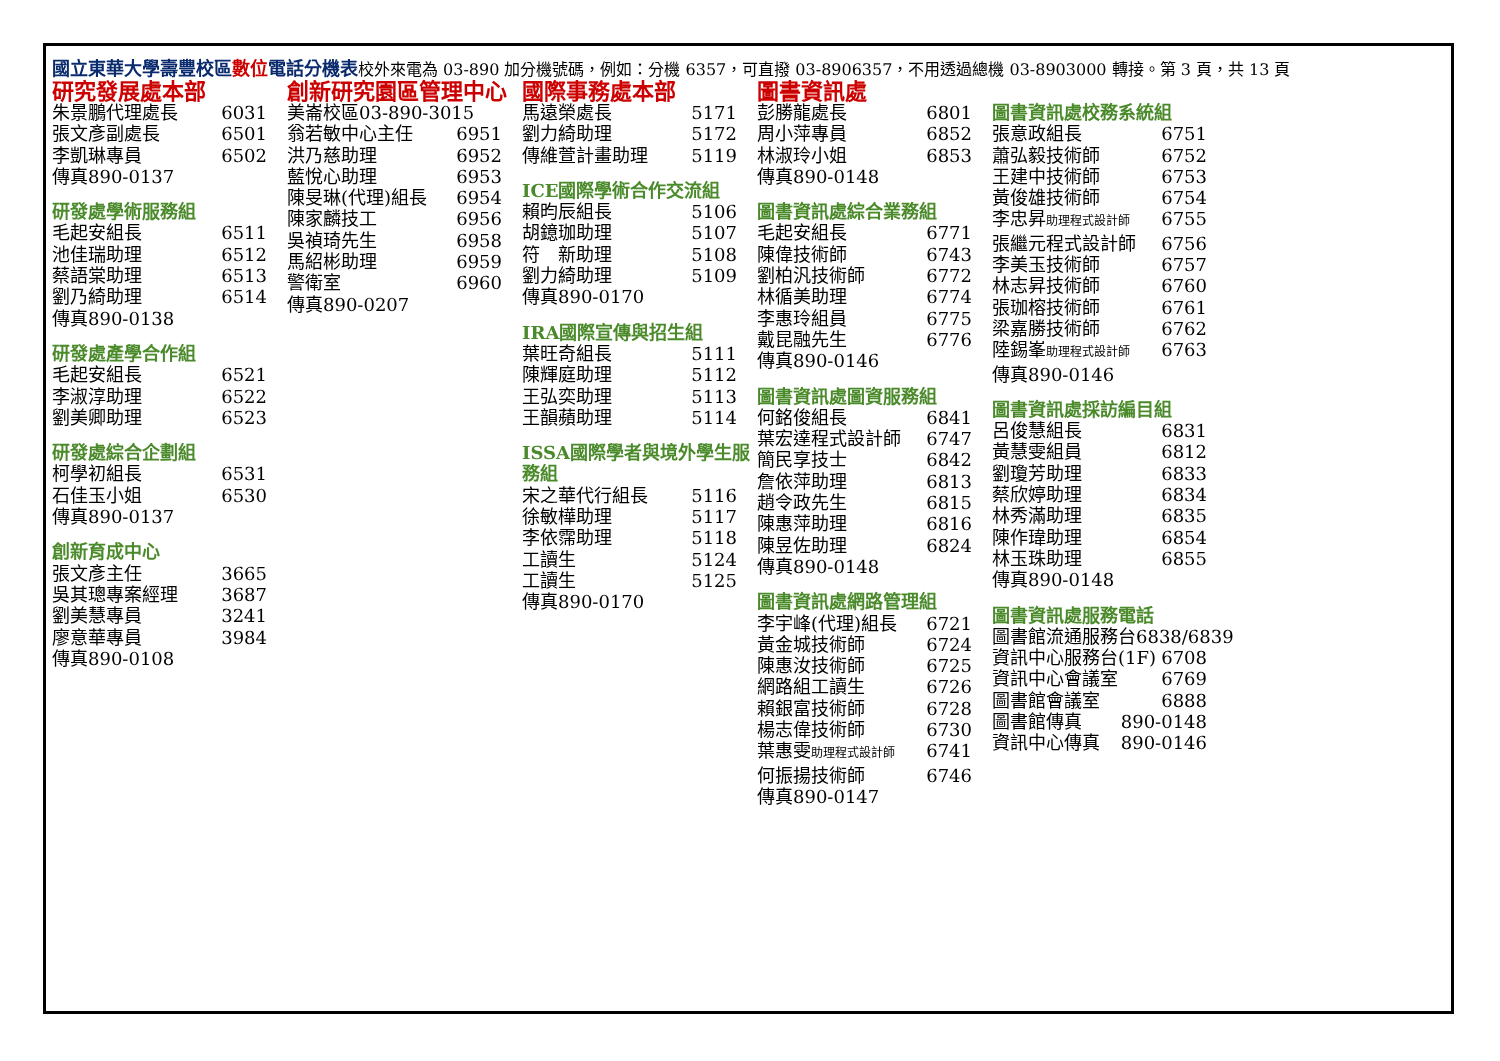國立東華大學壽豐校區數位電話分機表校外來電為 03-890 加分機號碼，例如：分機 6357，可直撥 03-8906357，不用透過總機 03-8903000 轉接。第 3 頁，共 13 頁
研究發展處本部
朱景鵬代理處長 6031
張文彥副處長 6501
李凱琳專員 6502
傳真890-0137
研發處學術服務組
毛起安組長 6511
池佳瑞助理 6512
蔡語棠助理 6513
劉乃綺助理 6514
傳真890-0138
研發處產學合作組
毛起安組長 6521
李淑淳助理 6522
劉美卿助理 6523
研發處綜合企劃組
柯學初組長 6531
石佳玉小姐 6530
傳真890-0137
創新育成中心
張文彥主任 3665
吳其璁專案經理 3687
劉美慧專員 3241
廖意華專員 3984
傳真890-0108
創新研究園區管理中心
美崙校區03-890-3015
翁若敏中心主任 6951
洪乃慈助理 6952
藍悅心助理 6953
陳旻琳(代理)組長 6954
陳家麟技工 6956
吳禎琦先生 6958
馬紹彬助理 6959
警衛室 6960
傳真890-0207
國際事務處本部
馬遠榮處長 5171
劉力綺助理 5172
傳維萱計畫助理 5119
ICE國際學術合作交流組
賴昀辰組長 5106
胡鐿珈助理 5107
符　新助理 5108
劉力綺助理 5109
傳真890-0170
IRA國際宣傳與招生組
葉旺奇組長 5111
陳輝庭助理 5112
王弘奕助理 5113
王韻蘋助理 5114
ISSA國際學者與境外學生服務組
宋之華代行組長 5116
徐敏樺助理 5117
李依霈助理 5118
工讀生 5124
工讀生 5125
傳真890-0170
圖書資訊處
彭勝龍處長 6801
周小萍專員 6852
林淑玲小姐 6853
傳真890-0148
圖書資訊處綜合業務組
毛起安組長 6771
陳偉技術師 6743
劉柏汎技術師 6772
林循美助理 6774
李惠玲組員 6775
戴昆融先生 6776
傳真890-0146
圖書資訊處圖資服務組
何銘俊組長 6841
葉宏達程式設計師 6747
簡民享技士 6842
詹依萍助理 6813
趙令政先生 6815
陳惠萍助理 6816
陳昱佐助理 6824
傳真890-0148
圖書資訊處網路管理組
李宇峰(代理)組長 6721
黃金城技術師 6724
陳惠汝技術師 6725
網路組工讀生 6726
賴銀富技術師 6728
楊志偉技術師 6730
葉惠雯助理程式設計師 6741
何振揚技術師 6746
傳真890-0147
圖書資訊處校務系統組
張意政組長 6751
蕭弘毅技術師 6752
王建中技術師 6753
黃俊雄技術師 6754
李忠昇助理程式設計師 6755
張繼元程式設計師 6756
李美玉技術師 6757
林志昇技術師 6760
張珈榕技術師 6761
梁嘉勝技術師 6762
陸錫峯助理程式設計師 6763
傳真890-0146
圖書資訊處採訪編目組
呂俊慧組長 6831
黃慧雯組員 6812
劉瓊芳助理 6833
蔡欣婷助理 6834
林秀滿助理 6835
陳作瑋助理 6854
林玉珠助理 6855
傳真890-0148
圖書資訊處服務電話
圖書館流通服務台 6838/6839
資訊中心服務台(1F) 6708
資訊中心會議室 6769
圖書館會議室 6888
圖書館傳真 890-0148
資訊中心傳真 890-0146